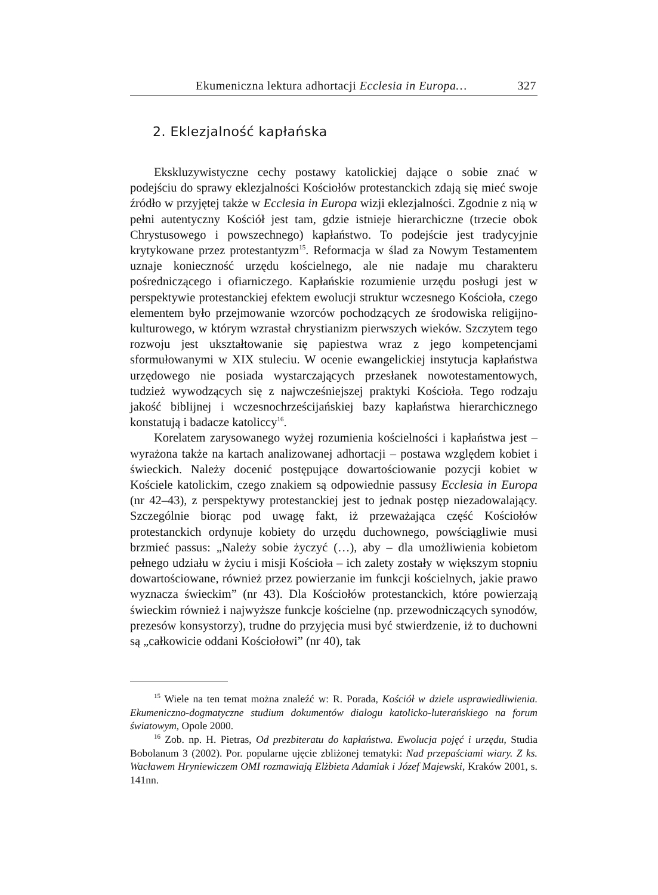Ekumeniczna lektura adhortacji Ecclesia in Europa… 327
2. Eklezjalność kapłańska
Ekskluzywistyczne cechy postawy katolickiej dające o sobie znać w podejściu do sprawy eklezjalności Kościołów protestanckich zdają się mieć swoje źródło w przyjętej także w Ecclesia in Europa wizji eklezjalności. Zgodnie z nią w pełni autentyczny Kościół jest tam, gdzie istnieje hierarchiczne (trzecie obok Chrystusowego i powszechnego) kapłaństwo. To podejście jest tradycyjnie krytykowane przez protestantyzm<sup>15</sup>. Reformacja w ślad za Nowym Testamentem uznaje konieczność urzędu kościelnego, ale nie nadaje mu charakteru pośredniczącego i ofiarniczego. Kapłańskie rozumienie urzędu posługi jest w perspektywie protestanckiej efektem ewolucji struktur wczesnego Kościoła, czego elementem było przejmowanie wzorców pochodzących ze środowiska religijno-kulturowego, w którym wzrastał chrystianizm pierwszych wieków. Szczytem tego rozwoju jest ukształtowanie się papiestwa wraz z jego kompetencjami sformułowanymi w XIX stuleciu. W ocenie ewangelickiej instytucja kapłaństwa urzędowego nie posiada wystarczających przesłanek nowotestamentowych, tudzież wywodzących się z najwcześniejszej praktyki Kościoła. Tego rodzaju jakość biblijnej i wczesnochrześcijańskiej bazy kapłaństwa hierarchicznego konstatują i badacze katoliccy<sup>16</sup>.
Korelatem zarysowanego wyżej rozumienia kościelności i kapłaństwa jest – wyrażona także na kartach analizowanej adhortacji – postawa względem kobiet i świeckich. Należy docenić postępujące dowartościowanie pozycji kobiet w Kościele katolickim, czego znakiem są odpowiednie passusy Ecclesia in Europa (nr 42–43), z perspektywy protestanckiej jest to jednak postęp niezadowalający. Szczególnie biorąc pod uwagę fakt, iż przeważająca część Kościołów protestanckich ordynuje kobiety do urzędu duchownego, powściągliwie musi brzmieć passus: „Należy sobie życzyć (…), aby – dla umożliwienia kobietom pełnego udziału w życiu i misji Kościoła – ich zalety zostały w większym stopniu dowartościowane, również przez powierzanie im funkcji kościelnych, jakie prawo wyznacza świeckim” (nr 43). Dla Kościołów protestanckich, które powierzają świeckim również i najwyższe funkcje kościelne (np. przewodniczących synodów, prezesów konsystorzy), trudne do przyjęcia musi być stwierdzenie, iż to duchowni są „całkowicie oddani Kościołowi” (nr 40), tak
<sup>15</sup> Wiele na ten temat można znaleźć w: R. Porada, Kościół w dziele usprawiedliwienia. Ekumeniczno-dogmatyczne studium dokumentów dialogu katolicko-luterańskiego na forum światowym, Opole 2000.
<sup>16</sup> Zob. np. H. Pietras, Od prezbiteratu do kapłaństwa. Ewolucja pojęć i urzędu, Studia Bobolanum 3 (2002). Por. popularne ujęcie zbliżonej tematyki: Nad przepaściami wiary. Z ks. Wacławem Hryniewiczem OMI rozmawiają Elżbieta Adamiak i Józef Majewski, Kraków 2001, s. 141nn.